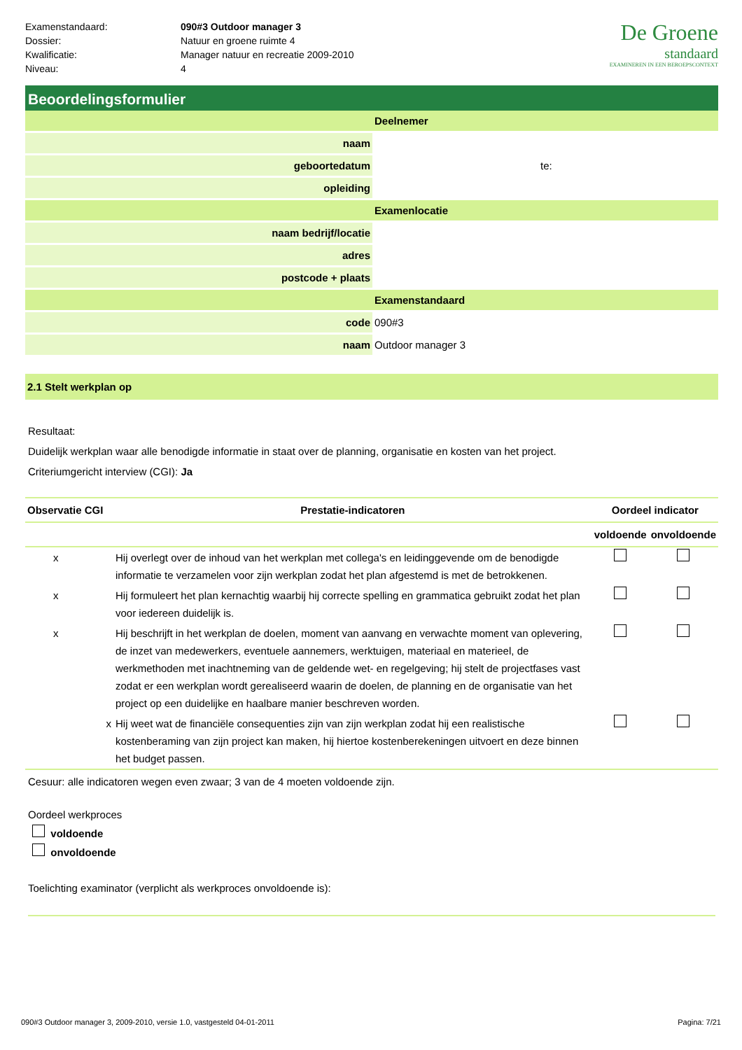De Groene
standaard
EXAMINEREN IN EEN BEROEPSCONTEXT
| Examenstandaard: | 090#3 Outdoor manager 3 |
| Dossier: | Natuur en groene ruimte 4 |
| Kwalificatie: | Manager natuur en recreatie 2009-2010 |
| Niveau: | 4 |
Beoordelingsformulier
| | Deelnemer |
| naam | |
| geboortedatum | te: |
| opleiding | |
| | Examenlocatie |
| naam bedrijf/locatie | |
| adres | |
| postcode + plaats | |
| | Examenstandaard |
| code | 090#3 |
| naam | Outdoor manager 3 |
2.1 Stelt werkplan op
Resultaat:
Duidelijk werkplan waar alle benodigde informatie in staat over de planning, organisatie en kosten van het project.
Criteriumgericht interview (CGI): Ja
| Observatie CGI | Prestatie-indicatoren | Oordeel indicator | |
| --- | --- | --- | --- |
| | | voldoende | onvoldoende |
| x | Hij overlegt over de inhoud van het werkplan met collega's en leidinggevende om de benodigde informatie te verzamelen voor zijn werkplan zodat het plan afgestemd is met de betrokkenen. | | |
| x | Hij formuleert het plan kernachtig waarbij hij correcte spelling en grammatica gebruikt zodat het plan voor iedereen duidelijk is. | | |
| x | Hij beschrijft in het werkplan de doelen, moment van aanvang en verwachte moment van oplevering, de inzet van medewerkers, eventuele aannemers, werktuigen, materiaal en materieel, de werkmethoden met inachtneming van de geldende wet- en regelgeving; hij stelt de projectfases vast zodat er een werkplan wordt gerealiseerd waarin de doelen, de planning en de organisatie van het project op een duidelijke en haalbare manier beschreven worden. | | |
| x | Hij weet wat de financiële consequenties zijn van zijn werkplan zodat hij een realistische kostenberaming van zijn project kan maken, hij hiertoe kostenberekeningen uitvoert en deze binnen het budget passen. | | |
Cesuur: alle indicatoren wegen even zwaar; 3 van de 4 moeten voldoende zijn.
Oordeel werkproces
voldoende
onvoldoende
Toelichting examinator (verplicht als werkproces onvoldoende is):
090#3 Outdoor manager 3, 2009-2010, versie 1.0, vastgesteld 04-01-2011 Pagina: 7/21